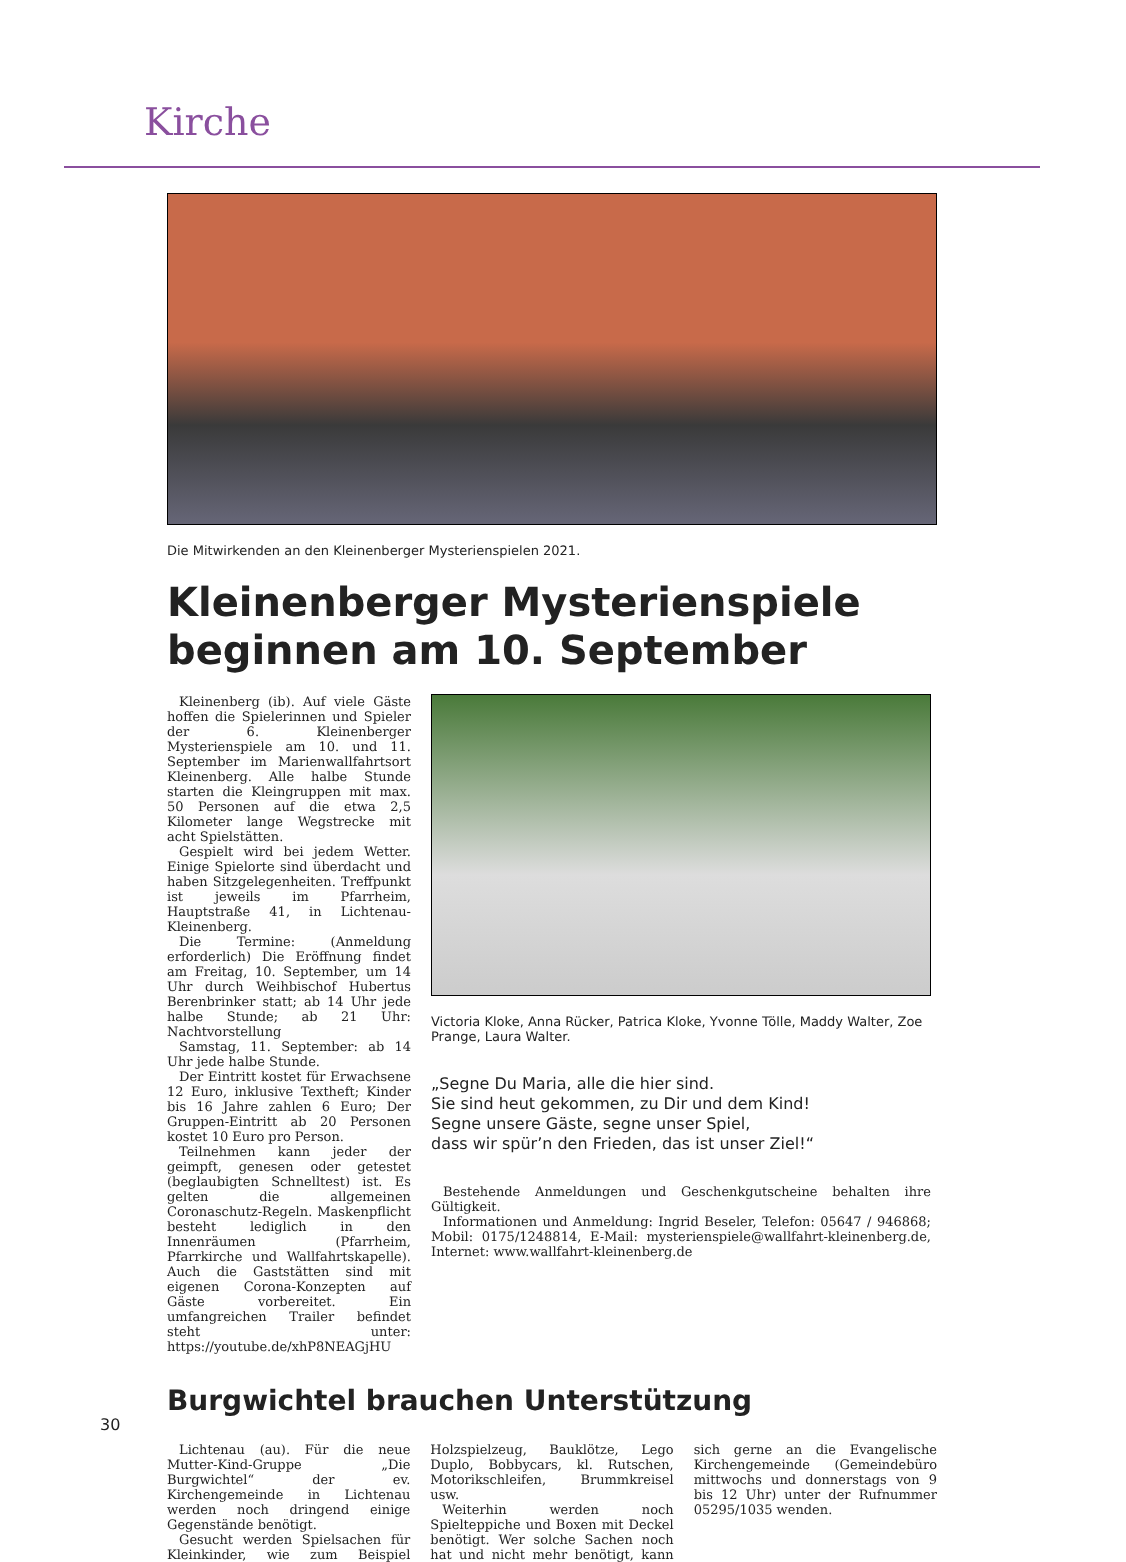Kirche
Die Mitwirkenden an den Kleinenberger Mysterienspielen 2021.
Kleinenberger Mysterienspiele
beginnen am 10. September
Kleinenberg (ib). Auf viele Gäste hoffen die Spielerinnen und Spieler der 6. Kleinenberger Mysterienspiele am 10. und 11. September im Marienwallfahrtsort Kleinenberg. Alle halbe Stunde starten die Kleingruppen mit max. 50 Personen auf die etwa 2,5 Kilometer lange Wegstrecke mit acht Spielstätten.
Gespielt wird bei jedem Wetter. Einige Spielorte sind überdacht und haben Sitzgelegenheiten. Treffpunkt ist jeweils im Pfarrheim, Hauptstraße 41, in Lichtenau-Kleinenberg.
Die Termine: (Anmeldung erforderlich) Die Eröffnung findet am Freitag, 10. September, um 14 Uhr durch Weihbischof Hubertus Berenbrinker statt; ab 14 Uhr jede halbe Stunde; ab 21 Uhr: Nachtvorstellung
Samstag, 11. September: ab 14 Uhr jede halbe Stunde.
Der Eintritt kostet für Erwachsene 12 Euro, inklusive Textheft; Kinder bis 16 Jahre zahlen 6 Euro; Der Gruppen-Eintritt ab 20 Personen kostet 10 Euro pro Person.
Teilnehmen kann jeder der geimpft, genesen oder getestet (beglaubigten Schnelltest) ist. Es gelten die allgemeinen Coronaschutz-Regeln. Maskenpflicht besteht lediglich in den Innenräumen (Pfarrheim, Pfarrkirche und Wallfahrtskapelle). Auch die Gaststätten sind mit eigenen Corona-Konzepten auf Gäste vorbereitet. Ein umfangreichen Trailer befindet steht unter: https://youtube.de/xhP8NEAGjHU
Victoria Kloke, Anna Rücker, Patrica Kloke, Yvonne Tölle, Maddy Walter, Zoe Prange, Laura Walter.
„Segne Du Maria, alle die hier sind.
Sie sind heut gekommen, zu Dir und dem Kind!
Segne unsere Gäste, segne unser Spiel,
dass wir spür’n den Frieden, das ist unser Ziel!“
Bestehende Anmeldungen und Geschenkgutscheine behalten ihre Gültigkeit.
Informationen und Anmeldung: Ingrid Beseler, Telefon: 05647 / 946868; Mobil: 0175/1248814, E-Mail: mysterienspiele@wallfahrt-kleinenberg.de, Internet: www.wallfahrt-kleinenberg.de
Burgwichtel brauchen Unterstützung
Lichtenau (au). Für die neue Mutter-Kind-Gruppe „Die Burgwichtel“ der ev. Kirchengemeinde in Lichtenau werden noch dringend einige Gegenstände benötigt.
Gesucht werden Spielsachen für Kleinkinder, wie zum Beispiel Holzspielzeug, Bauklötze, Lego Duplo, Bobbycars, kl. Rutschen, Motorikschleifen, Brummkreisel usw.
Weiterhin werden noch Spielteppiche und Boxen mit Deckel benötigt. Wer solche Sachen noch hat und nicht mehr benötigt, kann sich gerne an die Evangelische Kirchengemeinde (Gemeindebüro mittwochs und donnerstags von 9 bis 12 Uhr) unter der Rufnummer 05295/1035 wenden.
30